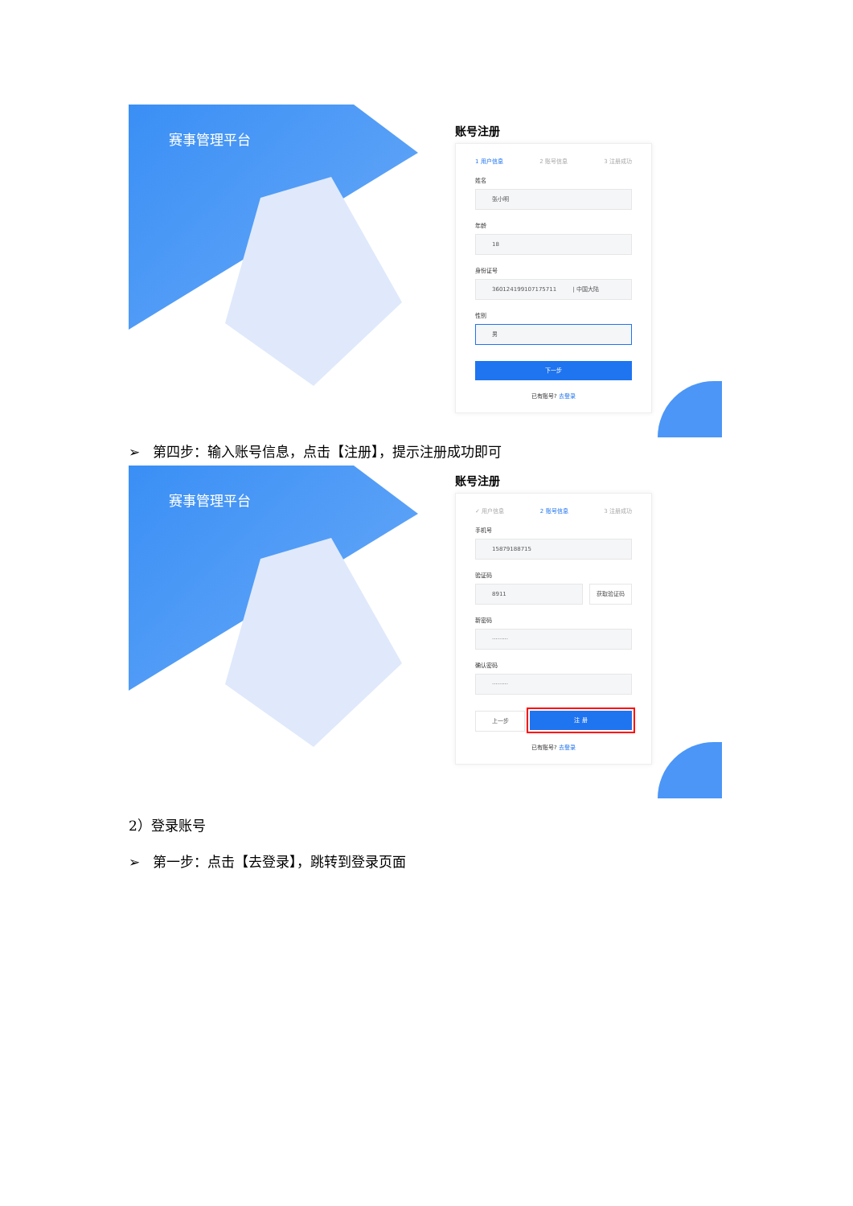赛事管理平台
账号注册
1 用户信息 2 账号信息 3 注册成功
姓名
张小明
年龄
18
身份证号
360124199107175711 | 中国大陆
性别
男
下一步
已有账号? 去登录
➢ 第四步：输入账号信息，点击【注册】，提示注册成功即可
赛事管理平台
账号注册
✓ 用户信息 2 账号信息 3 注册成功
手机号
15879188715
验证码
8911 获取验证码
新密码
·········
确认密码
·········
上一步
注 册
已有账号? 去登录
2）登录账号
➢ 第一步：点击【去登录】，跳转到登录页面